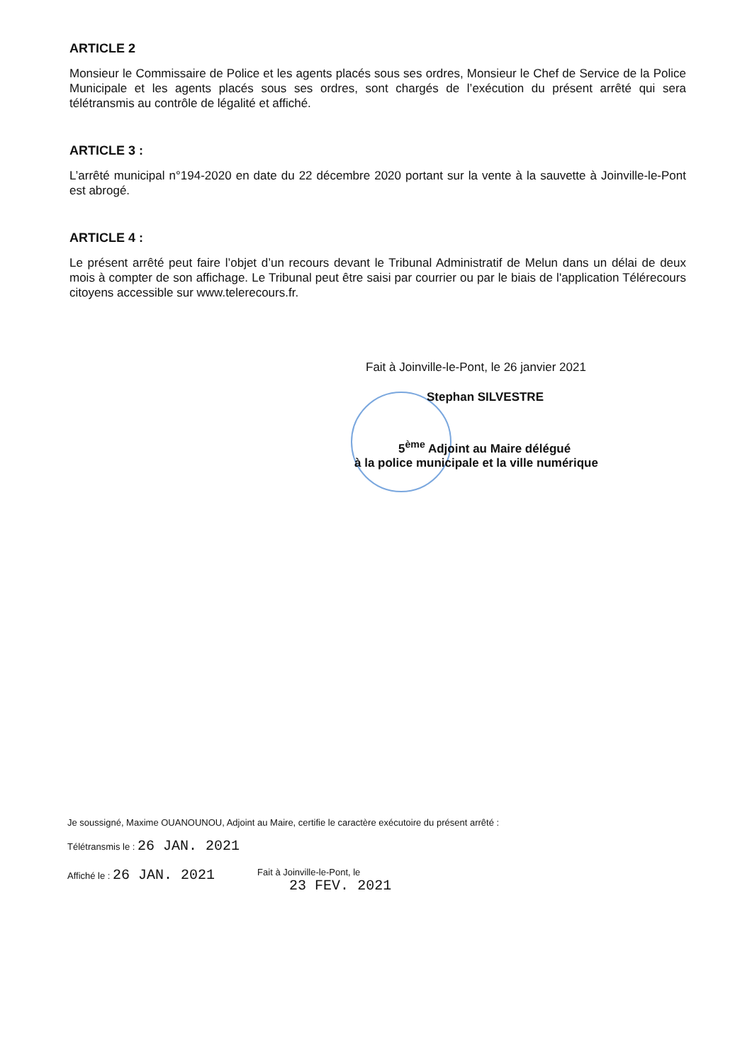ARTICLE 2
Monsieur le Commissaire de Police et les agents placés sous ses ordres, Monsieur le Chef de Service de la Police Municipale et les agents placés sous ses ordres, sont chargés de l’exécution du présent arrêté qui sera télétransmis au contrôle de légalité et affiché.
ARTICLE 3 :
L’arrêté municipal n°194-2020 en date du 22 décembre 2020 portant sur la vente à la sauvette à Joinville-le-Pont est abrogé.
ARTICLE 4 :
Le présent arrêté peut faire l’objet d’un recours devant le Tribunal Administratif de Melun dans un délai de deux mois à compter de son affichage. Le Tribunal peut être saisi par courrier ou par le biais de l'application Télérecours citoyens accessible sur www.telerecours.fr.
Fait à Joinville-le-Pont, le 26 janvier 2021
Stephan SILVESTRE
5<sup>ème</sup> Adjoint au Maire délégué
à la police municipale et la ville numérique
Je soussigné, Maxime OUANOUNOU, Adjoint au Maire, certifie le caractère exécutoire du présent arrêté :
Télétransmis le : 26 JAN. 2021
Affiché le : 26 JAN. 2021 Fait à Joinville-le-Pont, le
23 FEV. 2021